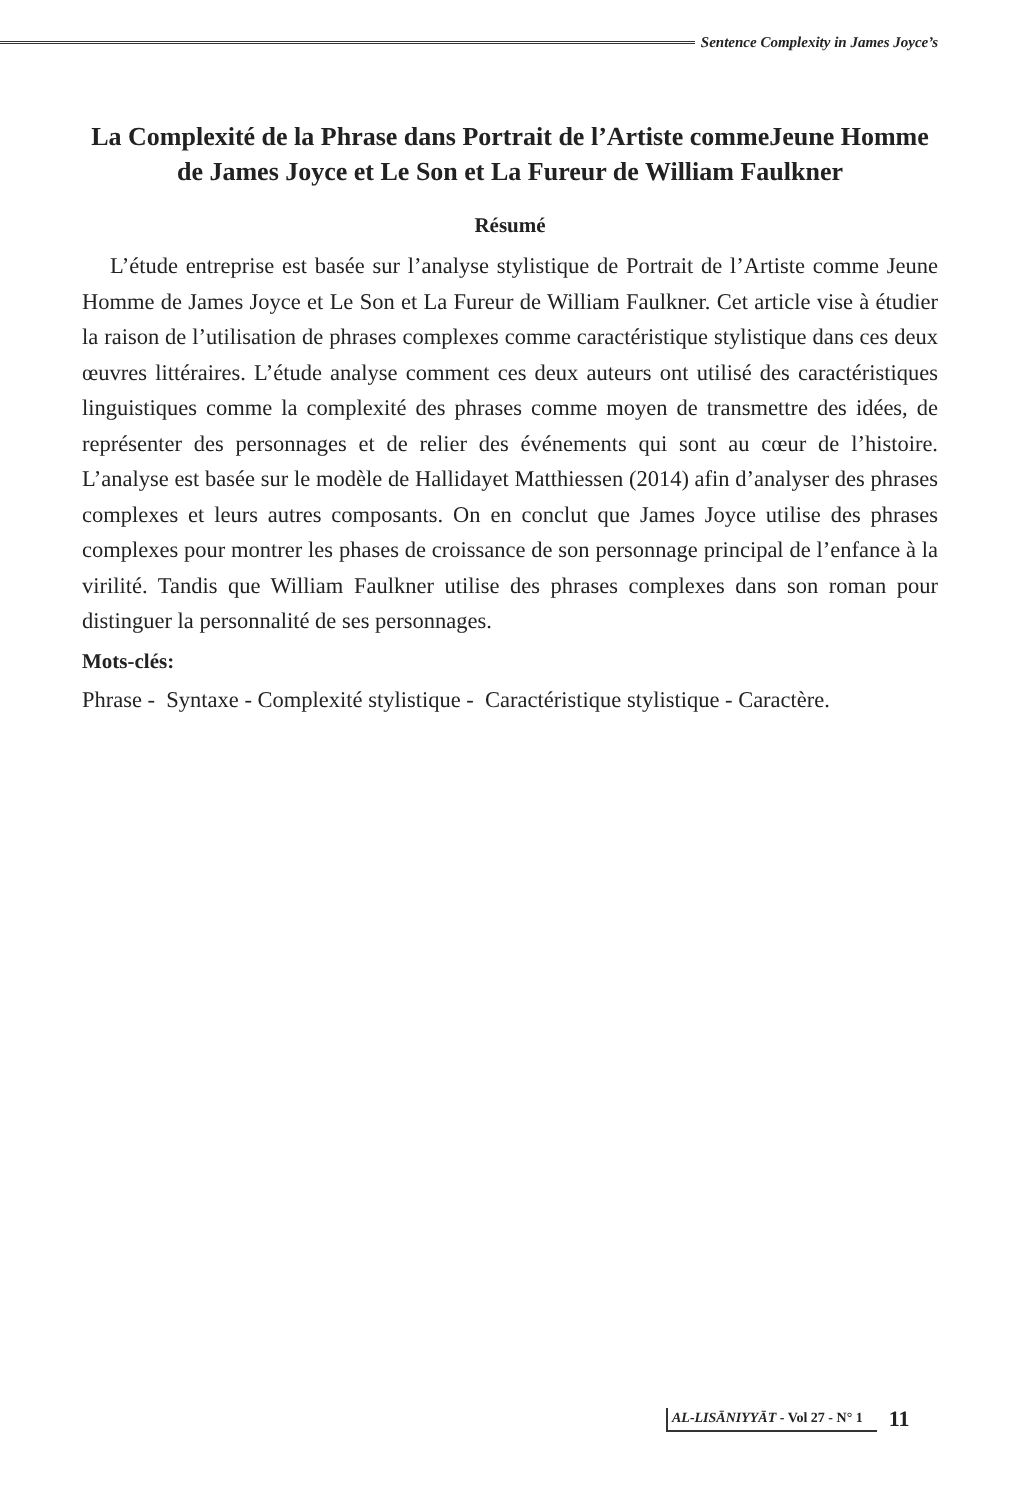Sentence Complexity in James Joyce’s
La Complexité de la Phrase dans Portrait de l’Artiste commeJeune Homme de James Joyce et Le Son et La Fureur de William Faulkner
Résumé
L’étude entreprise est basée sur l’analyse stylistique de Portrait de l’Artiste comme Jeune Homme de James Joyce et Le Son et La Fureur de William Faulkner. Cet article vise à étudier la raison de l’utilisation de phrases complexes comme caractéristique stylistique dans ces deux œuvres littéraires. L’étude analyse comment ces deux auteurs ont utilisé des caractéristiques linguistiques comme la complexité des phrases comme moyen de transmettre des idées, de représenter des personnages et de relier des événements qui sont au cœur de l’histoire. L’analyse est basée sur le modèle de Hallidayet Matthiessen (2014) afin d’analyser des phrases complexes et leurs autres composants. On en conclut que James Joyce utilise des phrases complexes pour montrer les phases de croissance de son personnage principal de l’enfance à la virilité. Tandis que William Faulkner utilise des phrases complexes dans son roman pour distinguer la personnalité de ses personnages.
Mots-clés:
Phrase - Syntaxe - Complexité stylistique - Caractéristique stylistique - Caractère.
AL-LISĀNIYYĀT - Vol 27 - N° 1
11